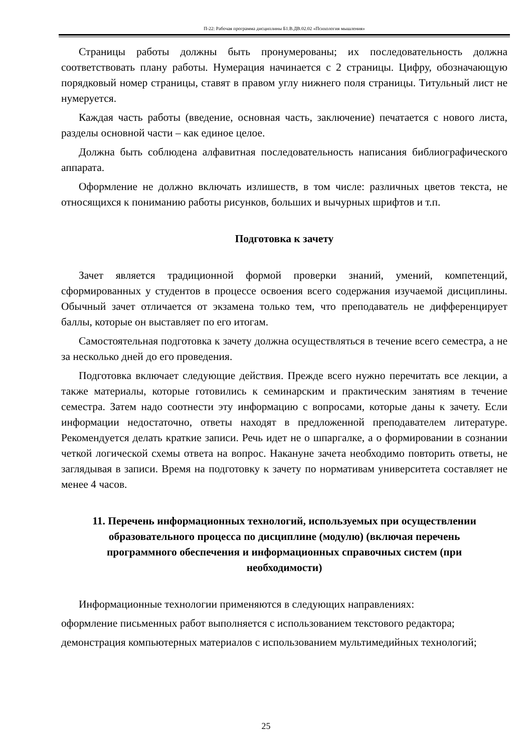П-22: Рабочая программа дисциплины Б1.В.ДВ.02.02 «Психология мышления»
Страницы работы должны быть пронумерованы; их последовательность должна соответствовать плану работы. Нумерация начинается с 2 страницы. Цифру, обозначающую порядковый номер страницы, ставят в правом углу нижнего поля страницы. Титульный лист не нумеруется.
Каждая часть работы (введение, основная часть, заключение) печатается с нового листа, разделы основной части – как единое целое.
Должна быть соблюдена алфавитная последовательность написания библиографического аппарата.
Оформление не должно включать излишеств, в том числе: различных цветов текста, не относящихся к пониманию работы рисунков, больших и вычурных шрифтов и т.п.
Подготовка к зачету
Зачет является традиционной формой проверки знаний, умений, компетенций, сформированных у студентов в процессе освоения всего содержания изучаемой дисциплины. Обычный зачет отличается от экзамена только тем, что преподаватель не дифференцирует баллы, которые он выставляет по его итогам.
Самостоятельная подготовка к зачету должна осуществляться в течение всего семестра, а не за несколько дней до его проведения.
Подготовка включает следующие действия. Прежде всего нужно перечитать все лекции, а также материалы, которые готовились к семинарским и практическим занятиям в течение семестра. Затем надо соотнести эту информацию с вопросами, которые даны к зачету. Если информации недостаточно, ответы находят в предложенной преподавателем литературе. Рекомендуется делать краткие записи. Речь идет не о шпаргалке, а о формировании в сознании четкой логической схемы ответа на вопрос. Накануне зачета необходимо повторить ответы, не заглядывая в записи. Время на подготовку к зачету по нормативам университета составляет не менее 4 часов.
11. Перечень информационных технологий, используемых при осуществлении образовательного процесса по дисциплине (модулю) (включая перечень программного обеспечения и информационных справочных систем (при необходимости)
Информационные технологии применяются в следующих направлениях:
оформление письменных работ выполняется с использованием текстового редактора;
демонстрация компьютерных материалов с использованием мультимедийных технологий;
25